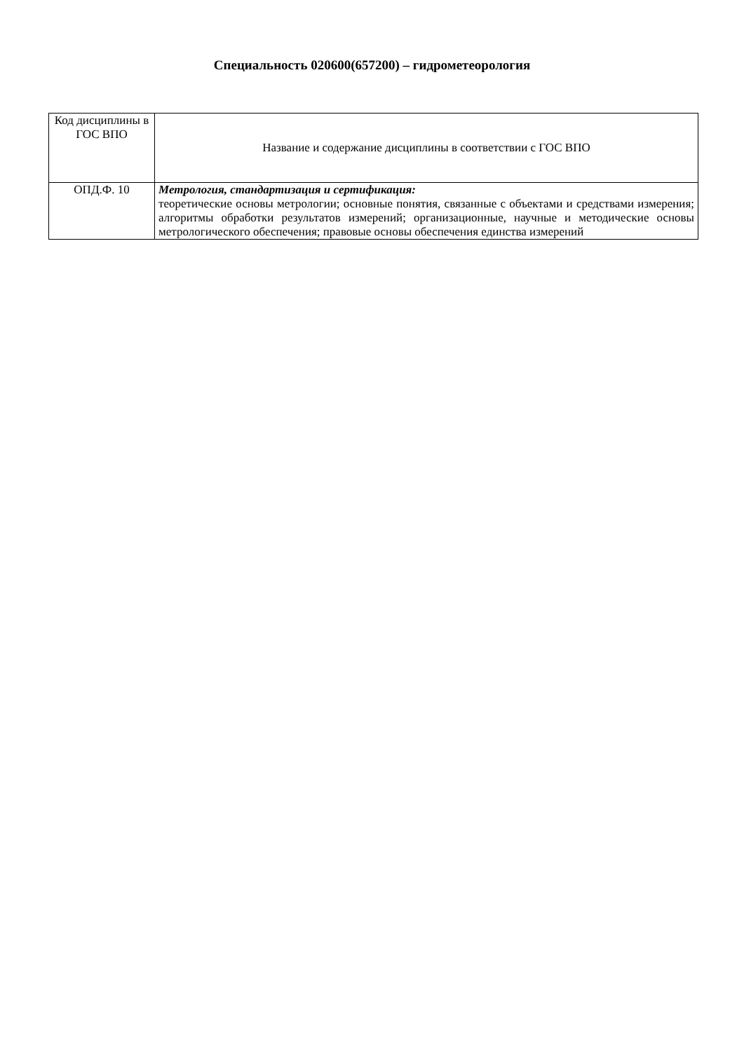Специальность 020600(657200) – гидрометеорология
| Код дисциплины в ГОС ВПО | Название и содержание дисциплины в соответствии с ГОС ВПО |
| ОПД.Ф. 10 | Метрология, стандартизация и сертификация: теоретические основы метрологии; основные понятия, связанные с объектами и средствами измерения; алгоритмы обработки результатов измерений; организационные, научные и методические основы метрологического обеспечения; правовые основы обеспечения единства измерений |